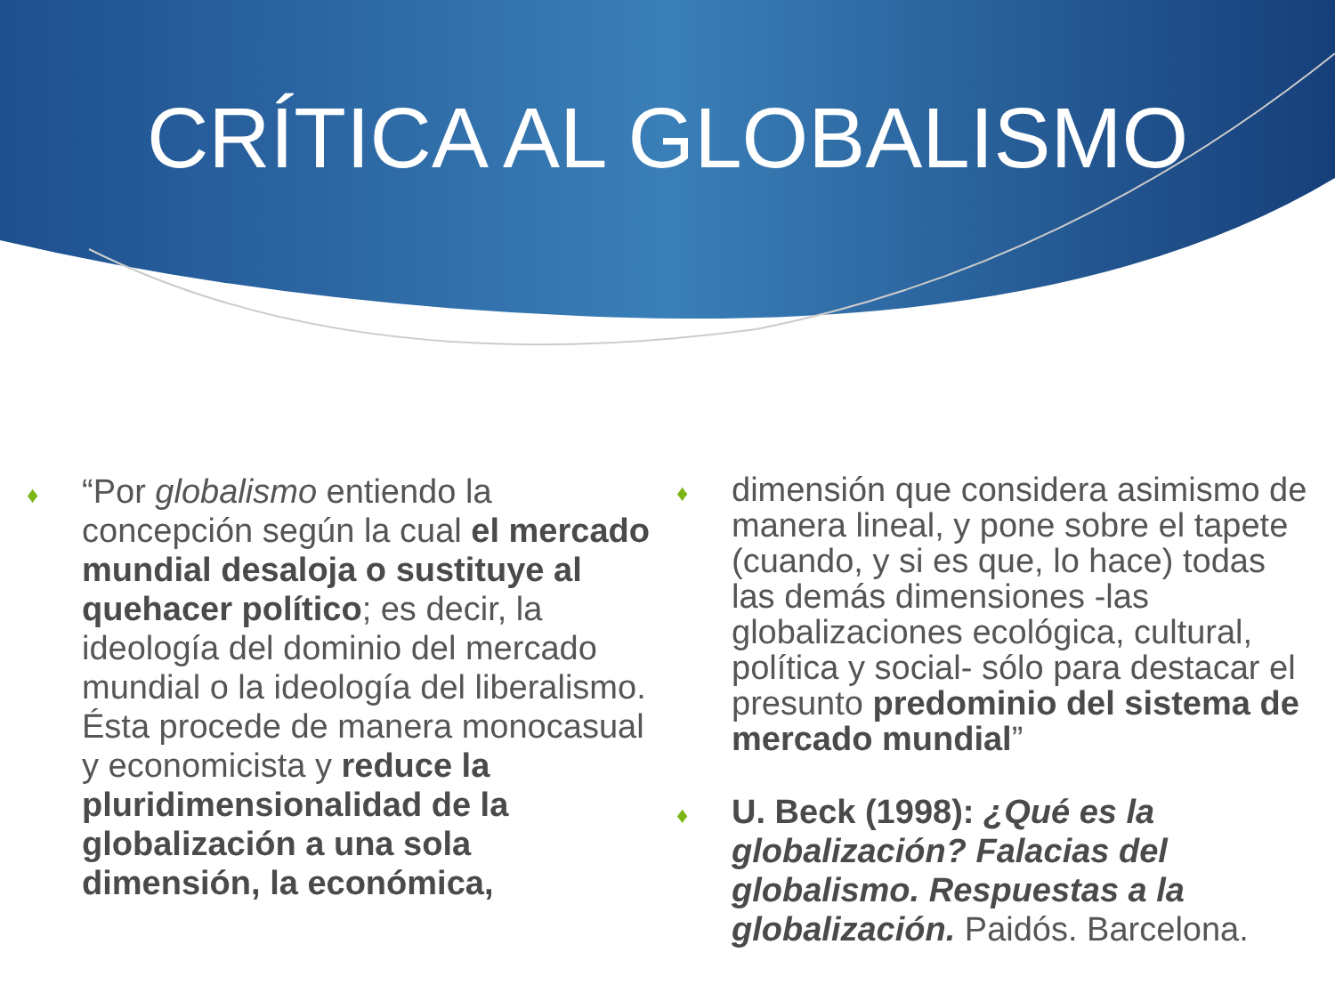CRÍTICA AL GLOBALISMO
♦
“Por globalismo entiendo la concepción según la cual el mercado mundial desaloja o sustituye al quehacer político; es decir, la ideología del dominio del mercado mundial o la ideología del liberalismo. Ésta procede de manera monocasual y economicista y reduce la pluridimensionalidad de la globalización a una sola dimensión, la económica,
♦
dimensión que considera asimismo de manera lineal, y pone sobre el tapete (cuando, y si es que, lo hace) todas las demás dimensiones -las globalizaciones ecológica, cultural, política y social- sólo para destacar el presunto predominio del sistema de mercado mundial”
♦
U. Beck (1998): ¿Qué es la globalización? Falacias del globalismo. Respuestas a la globalización. Paidós. Barcelona.